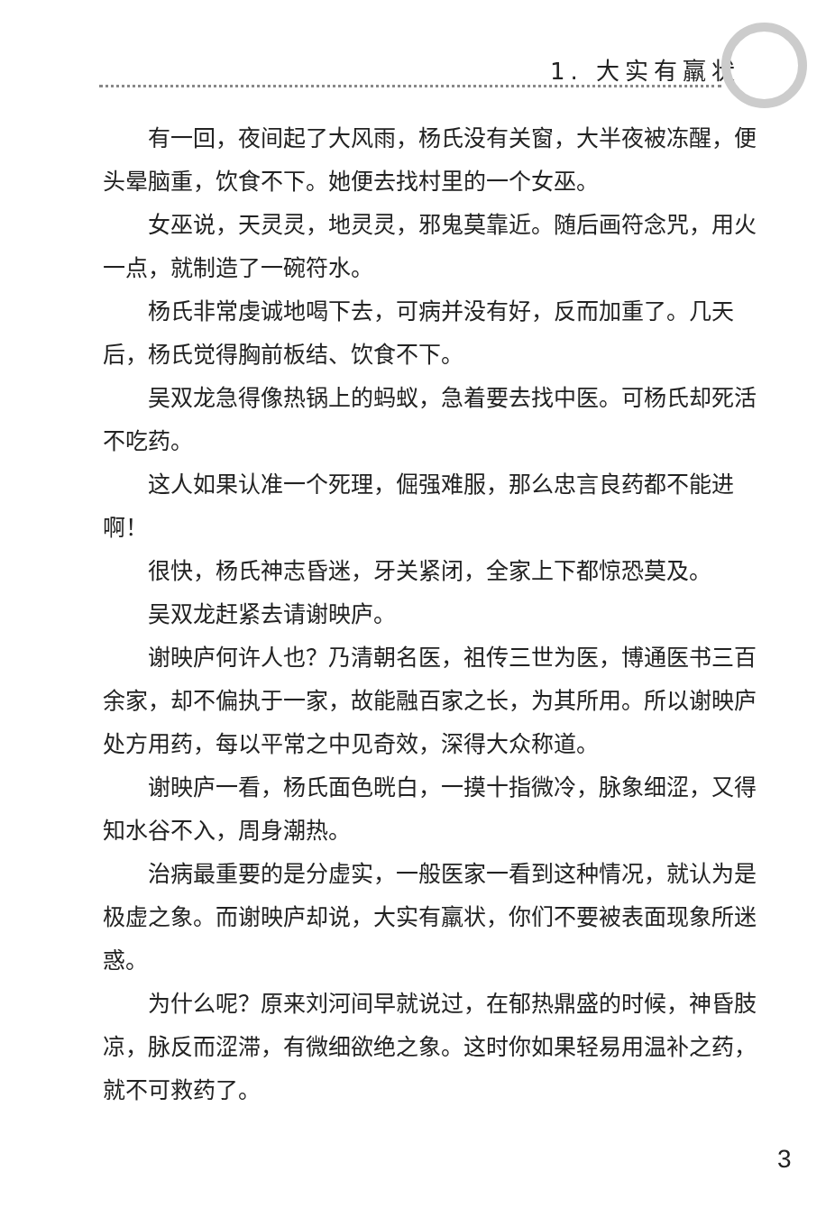1. 大实有羸状
有一回，夜间起了大风雨，杨氏没有关窗，大半夜被冻醒，便头晕脑重，饮食不下。她便去找村里的一个女巫。
女巫说，天灵灵，地灵灵，邪鬼莫靠近。随后画符念咒，用火一点，就制造了一碗符水。
杨氏非常虔诚地喝下去，可病并没有好，反而加重了。几天后，杨氏觉得胸前板结、饮食不下。
吴双龙急得像热锅上的蚂蚁，急着要去找中医。可杨氏却死活不吃药。
这人如果认准一个死理，倔强难服，那么忠言良药都不能进啊！
很快，杨氏神志昏迷，牙关紧闭，全家上下都惊恐莫及。
吴双龙赶紧去请谢映庐。
谢映庐何许人也？乃清朝名医，祖传三世为医，博通医书三百余家，却不偏执于一家，故能融百家之长，为其所用。所以谢映庐处方用药，每以平常之中见奇效，深得大众称道。
谢映庐一看，杨氏面色晄白，一摸十指微冷，脉象细涩，又得知水谷不入，周身潮热。
治病最重要的是分虚实，一般医家一看到这种情况，就认为是极虚之象。而谢映庐却说，大实有羸状，你们不要被表面现象所迷惑。
为什么呢？原来刘河间早就说过，在郁热鼎盛的时候，神昏肢凉，脉反而涩滞，有微细欲绝之象。这时你如果轻易用温补之药，就不可救药了。
3